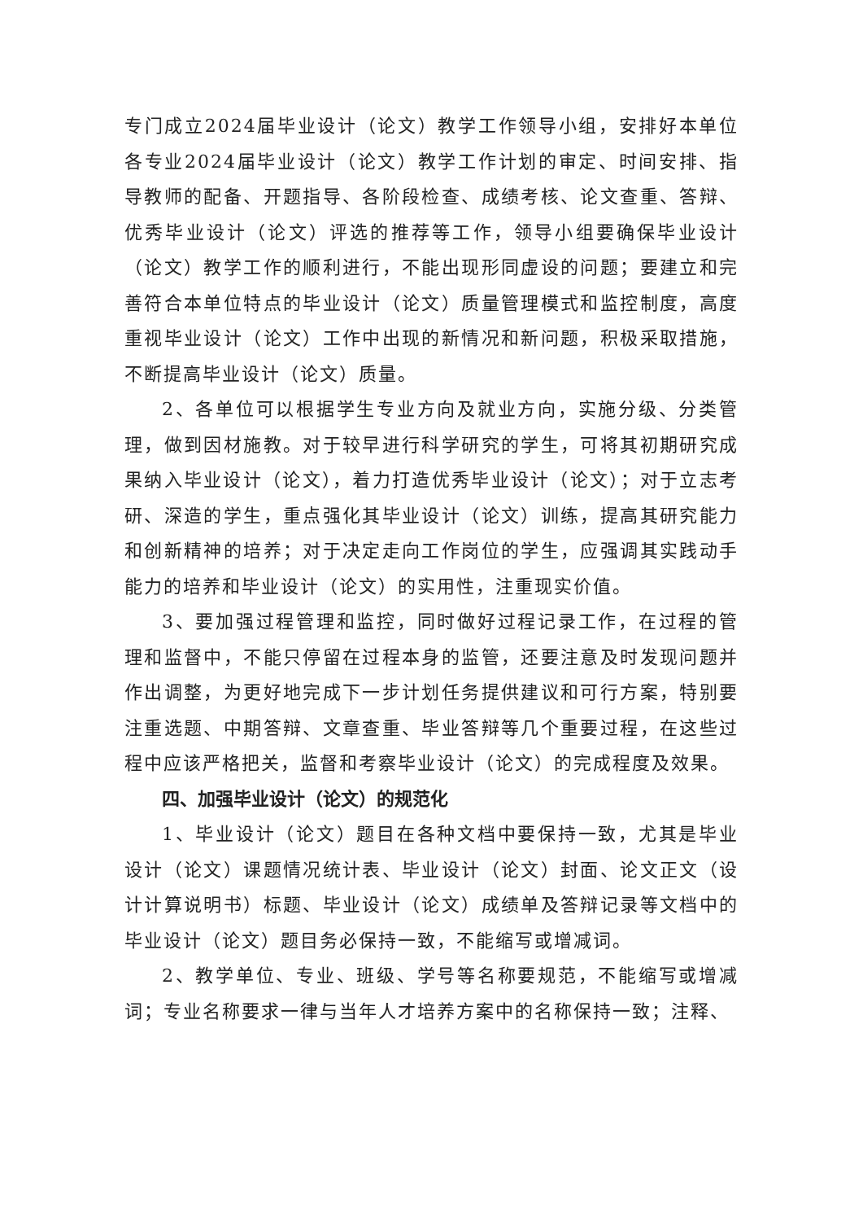专门成立2024届毕业设计（论文）教学工作领导小组，安排好本单位各专业2024届毕业设计（论文）教学工作计划的审定、时间安排、指导教师的配备、开题指导、各阶段检查、成绩考核、论文查重、答辩、优秀毕业设计（论文）评选的推荐等工作，领导小组要确保毕业设计（论文）教学工作的顺利进行，不能出现形同虚设的问题；要建立和完善符合本单位特点的毕业设计（论文）质量管理模式和监控制度，高度重视毕业设计（论文）工作中出现的新情况和新问题，积极采取措施，不断提高毕业设计（论文）质量。
2、各单位可以根据学生专业方向及就业方向，实施分级、分类管理，做到因材施教。对于较早进行科学研究的学生，可将其初期研究成果纳入毕业设计（论文），着力打造优秀毕业设计（论文）；对于立志考研、深造的学生，重点强化其毕业设计（论文）训练，提高其研究能力和创新精神的培养；对于决定走向工作岗位的学生，应强调其实践动手能力的培养和毕业设计（论文）的实用性，注重现实价值。
3、要加强过程管理和监控，同时做好过程记录工作，在过程的管理和监督中，不能只停留在过程本身的监管，还要注意及时发现问题并作出调整，为更好地完成下一步计划任务提供建议和可行方案，特别要注重选题、中期答辩、文章查重、毕业答辩等几个重要过程，在这些过程中应该严格把关，监督和考察毕业设计（论文）的完成程度及效果。
四、加强毕业设计（论文）的规范化
1、毕业设计（论文）题目在各种文档中要保持一致，尤其是毕业设计（论文）课题情况统计表、毕业设计（论文）封面、论文正文（设计计算说明书）标题、毕业设计（论文）成绩单及答辩记录等文档中的毕业设计（论文）题目务必保持一致，不能缩写或增减词。
2、教学单位、专业、班级、学号等名称要规范，不能缩写或增减词；专业名称要求一律与当年人才培养方案中的名称保持一致；注释、